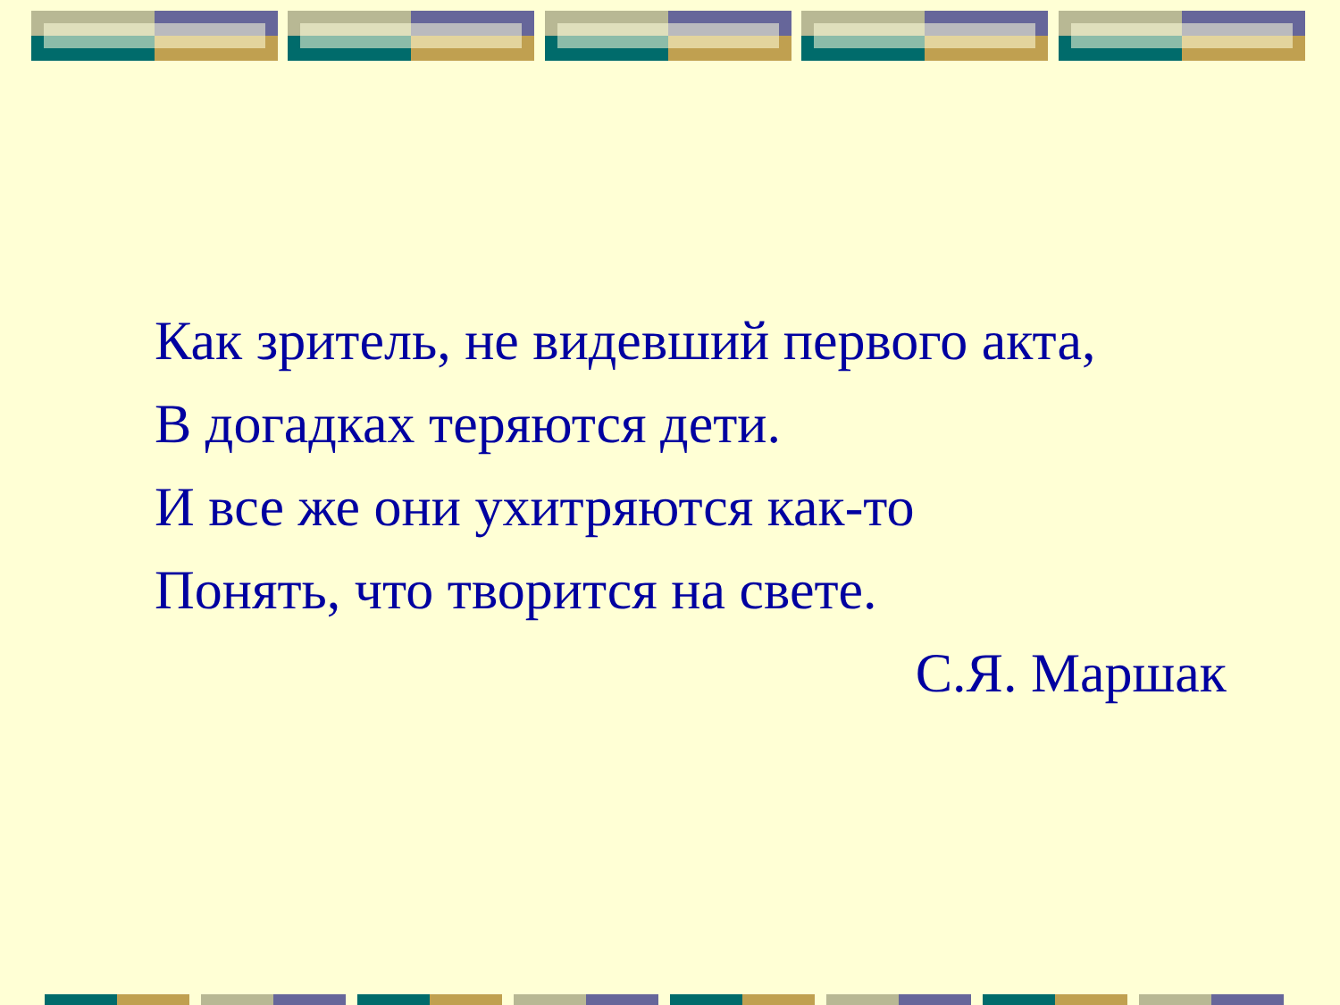Как зритель, не видевший первого акта,
В догадках теряются дети.
И все же они ухитряются как-то
Понять, что творится на свете.
С.Я. Маршак